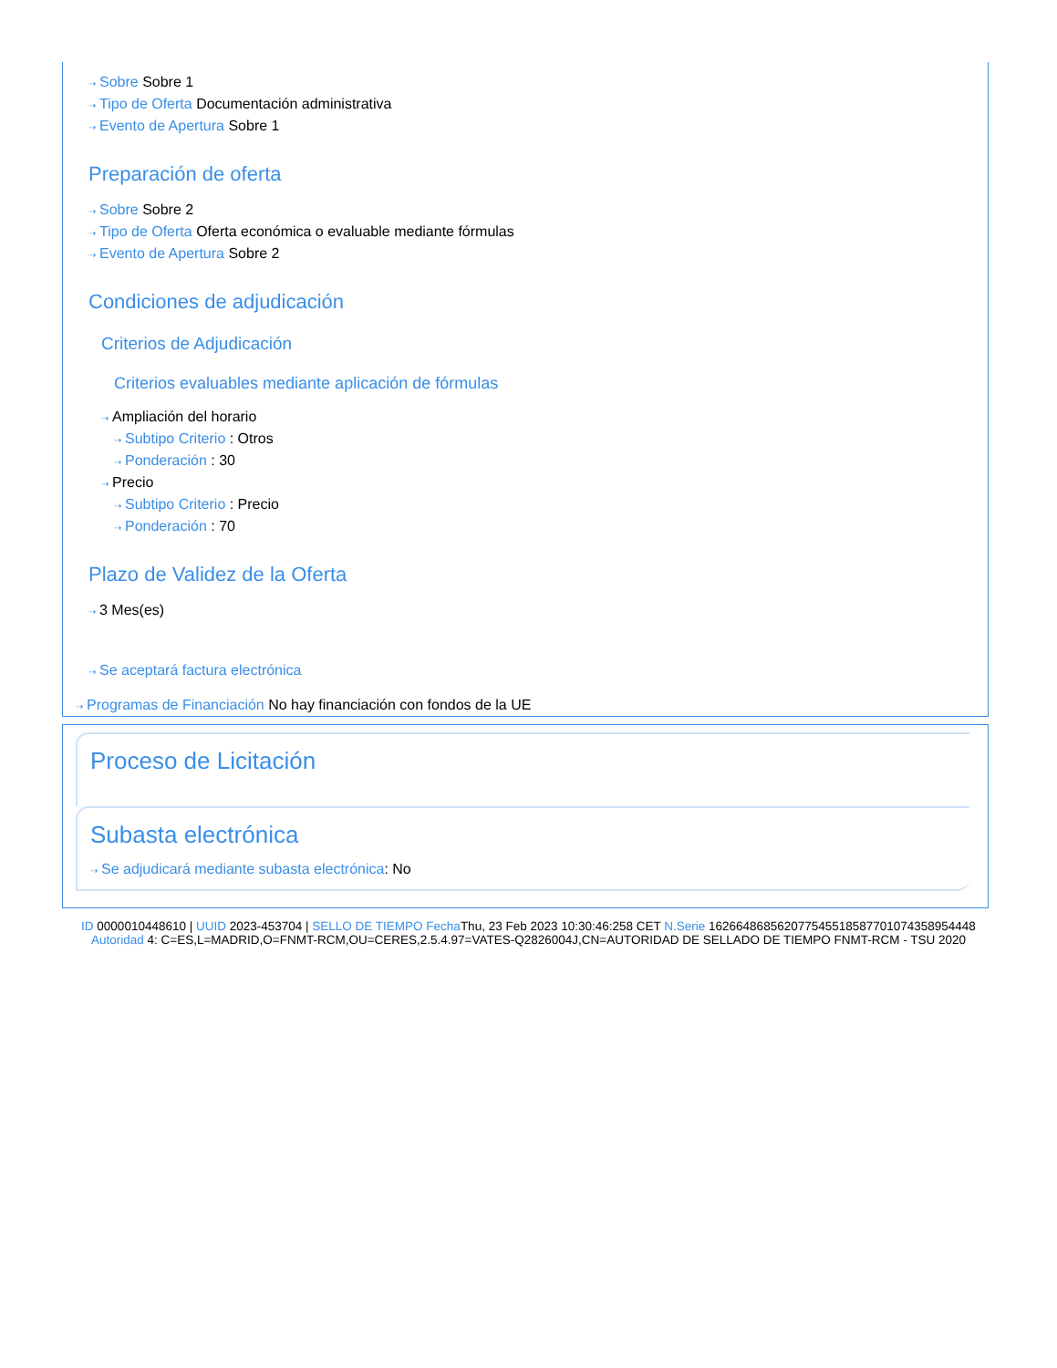⇢ Sobre Sobre 1
⇢ Tipo de Oferta Documentación administrativa
⇢ Evento de Apertura Sobre 1
Preparación de oferta
⇢ Sobre Sobre 2
⇢ Tipo de Oferta Oferta económica o evaluable mediante fórmulas
⇢ Evento de Apertura Sobre 2
Condiciones de adjudicación
Criterios de Adjudicación
Criterios evaluables mediante aplicación de fórmulas
⇢ Ampliación del horario
⇢ Subtipo Criterio : Otros
⇢ Ponderación : 30
⇢ Precio
⇢ Subtipo Criterio : Precio
⇢ Ponderación : 70
Plazo de Validez de la Oferta
⇢ 3 Mes(es)
⇢ Se aceptará factura electrónica
⇢ Programas de Financiación No hay financiación con fondos de la UE
Proceso de Licitación
Subasta electrónica
⇢ Se adjudicará mediante subasta electrónica: No
ID 0000010448610 | UUID 2023-453704 | SELLO DE TIEMPO Fecha Thu, 23 Feb 2023 10:30:46:258 CET N.Serie 162664868562077545518587701074358954448 Autoridad 4: C=ES,L=MADRID,O=FNMT-RCM,OU=CERES,2.5.4.97=VATES-Q2826004J,CN=AUTORIDAD DE SELLADO DE TIEMPO FNMT-RCM - TSU 2020